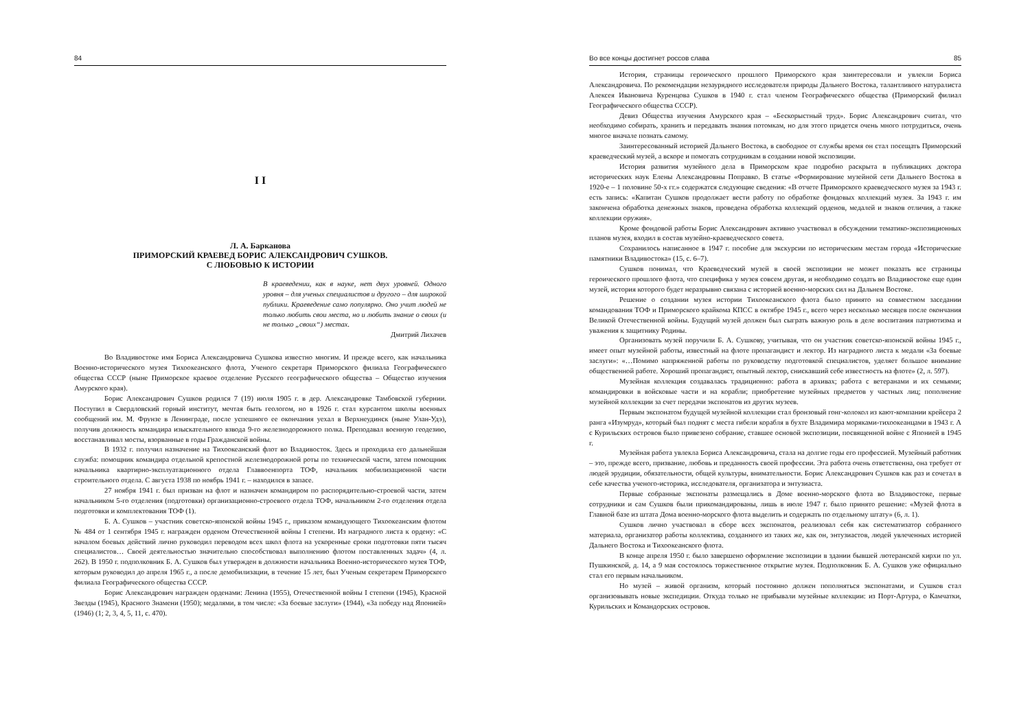84
I I
Л. А. Барканова
ПРИМОРСКИЙ КРАЕВЕД БОРИС АЛЕКСАНДРОВИЧ СУШКОВ.
С ЛЮБОВЬЮ К ИСТОРИИ
В краеведении, как в науке, нет двух уровней. Одного уровня – для ученых специалистов и другого – для широкой публики. Краеведение само популярно. Оно учит людей не только любить свои места, но и любить знание о своих (и не только „своих“) местах.
Дмитрий Лихачев
Во Владивостоке имя Бориса Александровича Сушкова известно многим. И прежде всего, как начальника Военно-исторического музея Тихоокеанского флота, Ученого секретаря Приморского филиала Географического общества СССР (ныне Приморское краевое отделение Русского географического общества – Общество изучения Амурского края).
Борис Александрович Сушков родился 7 (19) июля 1905 г. в дер. Александровке Тамбовской губернии. Поступил в Свердловский горный институт, мечтая быть геологом, но в 1926 г. стал курсантом школы военных сообщений им. М. Фрунзе в Ленинграде, после успешного ее окончания уехал в Верхнеудинск (ныне Улан-Удэ), получив должность командира изыскательного взвода 9-го железнодорожного полка. Преподавал военную геодезию, восстанавливал мосты, взорванные в годы Гражданской войны.
В 1932 г. получил назначение на Тихоокеанский флот во Владивосток. Здесь и проходила его дальнейшая служба: помощник командира отдельной крепостной железнодорожной роты по технической части, затем помощник начальника квартирно-эксплуатационного отдела Главвоенпорта ТОФ, начальник мобилизационной части строительного отдела. С августа 1938 по ноябрь 1941 г. – находился в запасе.
27 ноября 1941 г. был призван на флот и назначен командиром по распорядительно-строевой части, затем начальником 5-го отделения (подготовки) организационно-строевого отдела ТОФ, начальником 2-го отделения отдела подготовки и комплектования ТОФ (1).
Б. А. Сушков – участник советско-японской войны 1945 г., приказом командующего Тихоокеанским флотом № 484 от 1 сентября 1945 г. награжден орденом Отечественной войны I степени. Из наградного листа к ордену: «С началом боевых действий лично руководил переводом всех школ флота на ускоренные сроки подготовки пяти тысяч специалистов… Своей деятельностью значительно способствовал выполнению флотом поставленных задач» (4, л. 262). В 1950 г. подполковник Б. А. Сушков был утвержден в должности начальника Военно-исторического музея ТОФ, которым руководил до апреля 1965 г., а после демобилизации, в течение 15 лет, был Ученым секретарем Приморского филиала Географического общества СССР.
Борис Александрович награжден орденами: Ленина (1955), Отечественной войны I степени (1945), Красной Звезды (1945), Красного Знамени (1950); медалями, в том числе: «За боевые заслуги» (1944), «За победу над Японией» (1946) (1; 2, 3, 4, 5, 11, с. 470).
Во все концы достигнет россов слава 85
История, страницы героического прошлого Приморского края заинтересовали и увлекли Бориса Александровича. По рекомендации незаурядного исследователя природы Дальнего Востока, талантливого натуралиста Алексея Ивановича Куренцова Сушков в 1940 г. стал членом Географического общества (Приморский филиал Географического общества СССР).
Девиз Общества изучения Амурского края – «Бескорыстный труд». Борис Александрович считал, что необходимо собирать, хранить и передавать знания потомкам, но для этого придется очень много потрудиться, очень многое вначале познать самому.
Заинтересованный историей Дальнего Востока, в свободное от службы время он стал посещать Приморский краеведческий музей, а вскоре и помогать сотрудникам в создании новой экспозиции.
История развития музейного дела в Приморском крае подробно раскрыта в публикациях доктора исторических наук Елены Александровны Поправко. В статье «Формирование музейной сети Дальнего Востока в 1920-е – 1 половине 50-х гг.» содержатся следующие сведения: «В отчете Приморского краеведческого музея за 1943 г. есть запись: «Капитан Сушков продолжает вести работу по обработке фондовых коллекций музея. За 1943 г. им закончена обработка денежных знаков, проведена обработка коллекций орденов, медалей и знаков отличия, а также коллекции оружия».
Кроме фондовой работы Борис Александрович активно участвовал в обсуждении тематико-экспозиционных планов музея, входил в состав музейно-краеведческого совета.
Сохранилось написанное в 1947 г. пособие для экскурсии по историческим местам города «Исторические памятники Владивостока» (15, с. 6–7).
Сушков понимал, что Краеведческий музей в своей экспозиции не может показать все страницы героического прошлого флота, что специфика у музея совсем другая, и необходимо создать во Владивостоке еще один музей, история которого будет неразрывно связана с историей военно-морских сил на Дальнем Востоке.
Решение о создании музея истории Тихоокеанского флота было принято на совместном заседании командования ТОФ и Приморского крайкома КПСС в октябре 1945 г., всего через несколько месяцев после окончания Великой Отечественной войны. Будущий музей должен был сыграть важную роль в деле воспитания патриотизма и уважения к защитнику Родины.
Организовать музей поручили Б. А. Сушкову, учитывая, что он участник советско-японской войны 1945 г., имеет опыт музейной работы, известный на флоте пропагандист и лектор. Из наградного листа к медали «За боевые заслуги»: «…Помимо напряженной работы по руководству подготовкой специалистов, уделяет большое внимание общественной работе. Хороший пропагандист, опытный лектор, снискавший себе известность на флоте» (2, л. 597).
Музейная коллекция создавалась традиционно: работа в архивах; работа с ветеранами и их семьями; командировки в войсковые части и на корабли; приобретение музейных предметов у частных лиц; пополнение музейной коллекции за счет передачи экспонатов из других музеев.
Первым экспонатом будущей музейной коллекции стал бронзовый гонг-колокол из кают-компании крейсера 2 ранга «Изумруд», который был поднят с места гибели корабля в бухте Владимира моряками-тихоокеанцами в 1943 г. А с Курильских островов было привезено собрание, ставшее основой экспозиции, посвященной войне с Японией в 1945 г.
Музейная работа увлекла Бориса Александровича, стала на долгие годы его профессией. Музейный работник – это, прежде всего, призвание, любовь и преданность своей профессии. Эта работа очень ответственна, она требует от людей эрудиции, обязательности, общей культуры, внимательности. Борис Александрович Сушков как раз и сочетал в себе качества ученого-историка, исследователя, организатора и энтузиаста.
Первые собранные экспонаты размещались в Доме военно-морского флота во Владивостоке, первые сотрудники и сам Сушков были прикомандированы, лишь в июле 1947 г. было принято решение: «Музей флота в Главной базе из штата Дома военно-морского флота выделить и содержать по отдельному штату» (6, л. 1).
Сушков лично участвовал в сборе всех экспонатов, реализовал себя как систематизатор собранного материала, организатор работы коллектива, созданного из таких же, как он, энтузиастов, людей увлеченных историей Дальнего Востока и Тихоокеанского флота.
В конце апреля 1950 г. было завершено оформление экспозиции в здании бывшей лютеранской кирхи по ул. Пушкинской, д. 14, а 9 мая состоялось торжественное открытие музея. Подполковник Б. А. Сушков уже официально стал его первым начальником.
Но музей – живой организм, который постоянно должен пополняться экспонатами, и Сушков стал организовывать новые экспедиции. Откуда только не прибывали музейные коллекции: из Порт-Артура, о Камчатки, Курильских и Командорских островов.